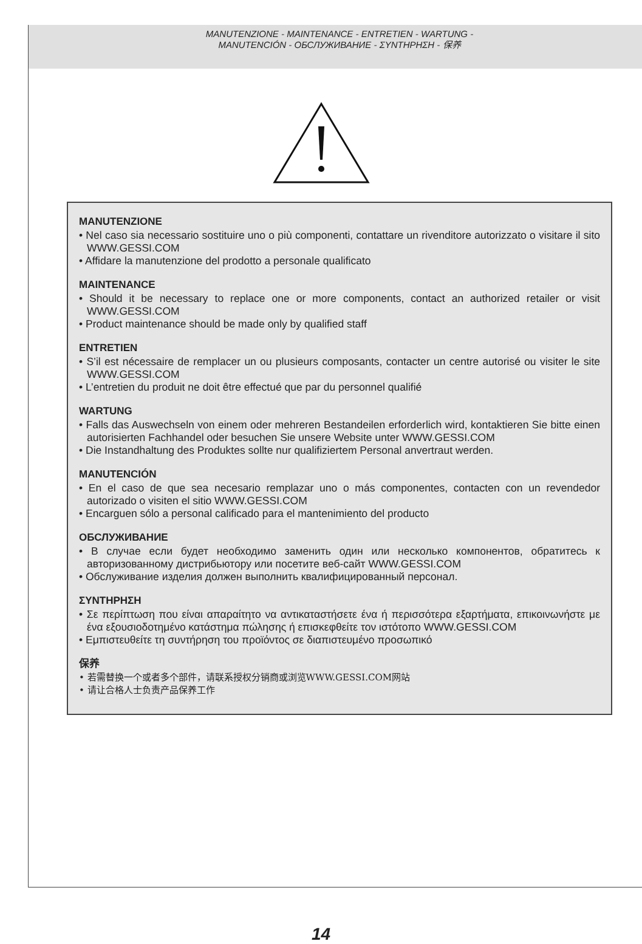MANUTENZIONE - MAINTENANCE - ENTRETIEN - WARTUNG -
MANUTENCIÓN - ОБСЛУЖИВАНИЕ - ΣΥΝΤΗΡΗΣΗ - 保养
MANUTENZIONE
• Nel caso sia necessario sostituire uno o più componenti, contattare un rivenditore autorizzato o visitare il sito WWW.GESSI.COM
• Affidare la manutenzione del prodotto a personale qualificato
MAINTENANCE
• Should it be necessary to replace one or more components, contact an authorized retailer or visit WWW.GESSI.COM
• Product maintenance should be made only by qualified staff
ENTRETIEN
• S’il est nécessaire de remplacer un ou plusieurs composants, contacter un centre autorisé ou visiter le site WWW.GESSI.COM
• L’entretien du produit ne doit être effectué que par du personnel qualifié
WARTUNG
• Falls das Auswechseln von einem oder mehreren Bestandeilen erforderlich wird, kontaktieren Sie bitte einen autorisierten Fachhandel oder besuchen Sie unsere Website unter WWW.GESSI.COM
• Die Instandhaltung des Produktes sollte nur qualifiziertem Personal anvertraut werden.
MANUTENCIÓN
• En el caso de que sea necesario remplazar uno o más componentes, contacten con un revendedor autorizado o visiten el sitio WWW.GESSI.COM
• Encarguen sólo a personal calificado para el mantenimiento del producto
ОБСЛУЖИВАНИЕ
• В случае если будет необходимо заменить один или несколько компонентов, обратитесь к авторизованному дистрибьютору или посетите веб-сайт WWW.GESSI.COM
• Обслуживание изделия должен выполнить квалифицированный персонал.
ΣΥΝΤΗΡΗΣΗ
• Σε περίπτωση που είναι απαραίτητο να αντικαταστήσετε ένα ή περισσότερα εξαρτήματα, επικοινωνήστε με ένα εξουσιοδοτημένο κατάστημα πώλησης ή επισκεφθείτε τον ιστότοπο WWW.GESSI.COM
• Εμπιστευθείτε τη συντήρηση του προϊόντος σε διαπιστευμένο προσωπικό
保养
• 若需替换一个或者多个部件，请联系授权分销商或浏览WWW.GESSI.COM网站
• 请让合格人士负责产品保养工作
14